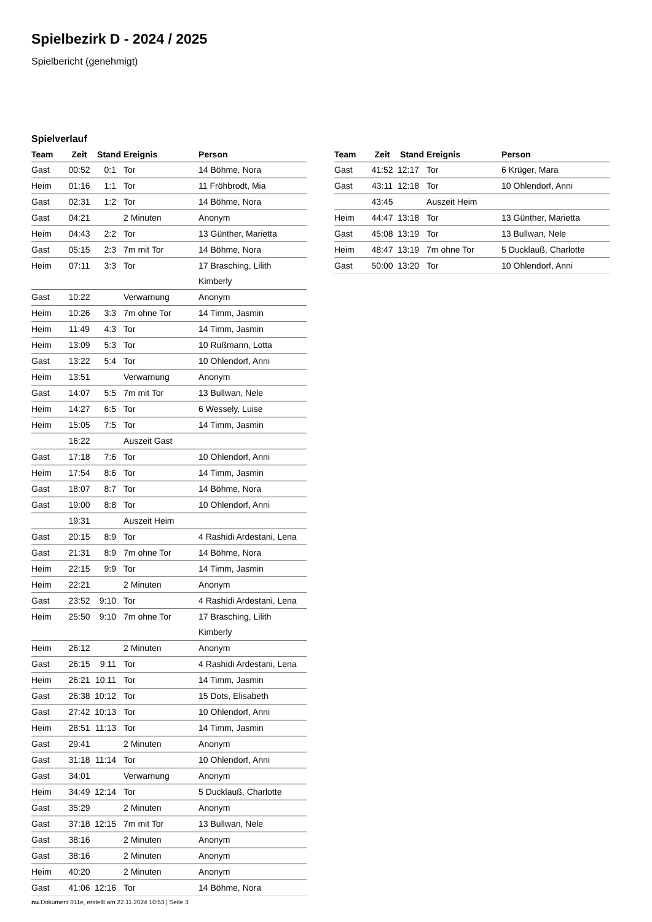Spielbezirk D - 2024 / 2025
Spielbericht (genehmigt)
Spielverlauf
| Team | Zeit | Stand | Ereignis | Person |
| --- | --- | --- | --- | --- |
| Gast | 00:52 | 0:1 | Tor | 14 Böhme, Nora |
| Heim | 01:16 | 1:1 | Tor | 11 Fröhbrodt, Mia |
| Gast | 02:31 | 1:2 | Tor | 14 Böhme, Nora |
| Gast | 04:21 | | 2 Minuten | Anonym |
| Heim | 04:43 | 2:2 | Tor | 13 Günther, Marietta |
| Gast | 05:15 | 2:3 | 7m mit Tor | 14 Böhme, Nora |
| Heim | 07:11 | 3:3 | Tor | 17 Brasching, Lilith Kimberly |
| Gast | 10:22 | | Verwarnung | Anonym |
| Heim | 10:26 | 3:3 | 7m ohne Tor | 14 Timm, Jasmin |
| Heim | 11:49 | 4:3 | Tor | 14 Timm, Jasmin |
| Heim | 13:09 | 5:3 | Tor | 10 Rußmann, Lotta |
| Gast | 13:22 | 5:4 | Tor | 10 Ohlendorf, Anni |
| Heim | 13:51 | | Verwarnung | Anonym |
| Gast | 14:07 | 5:5 | 7m mit Tor | 13 Bullwan, Nele |
| Heim | 14:27 | 6:5 | Tor | 6 Wessely, Luise |
| Heim | 15:05 | 7:5 | Tor | 14 Timm, Jasmin |
| | 16:22 | | Auszeit Gast | |
| Gast | 17:18 | 7:6 | Tor | 10 Ohlendorf, Anni |
| Heim | 17:54 | 8:6 | Tor | 14 Timm, Jasmin |
| Gast | 18:07 | 8:7 | Tor | 14 Böhme, Nora |
| Gast | 19:00 | 8:8 | Tor | 10 Ohlendorf, Anni |
| | 19:31 | | Auszeit Heim | |
| Gast | 20:15 | 8:9 | Tor | 4 Rashidi Ardestani, Lena |
| Gast | 21:31 | 8:9 | 7m ohne Tor | 14 Böhme, Nora |
| Heim | 22:15 | 9:9 | Tor | 14 Timm, Jasmin |
| Heim | 22:21 | | 2 Minuten | Anonym |
| Gast | 23:52 | 9:10 | Tor | 4 Rashidi Ardestani, Lena |
| Heim | 25:50 | 9:10 | 7m ohne Tor | 17 Brasching, Lilith Kimberly |
| Heim | 26:12 | | 2 Minuten | Anonym |
| Gast | 26:15 | 9:11 | Tor | 4 Rashidi Ardestani, Lena |
| Heim | 26:21 | 10:11 | Tor | 14 Timm, Jasmin |
| Gast | 26:38 | 10:12 | Tor | 15 Dots, Elisabeth |
| Gast | 27:42 | 10:13 | Tor | 10 Ohlendorf, Anni |
| Heim | 28:51 | 11:13 | Tor | 14 Timm, Jasmin |
| Gast | 29:41 | | 2 Minuten | Anonym |
| Gast | 31:18 | 11:14 | Tor | 10 Ohlendorf, Anni |
| Gast | 34:01 | | Verwarnung | Anonym |
| Heim | 34:49 | 12:14 | Tor | 5 Ducklauß, Charlotte |
| Gast | 35:29 | | 2 Minuten | Anonym |
| Gast | 37:18 | 12:15 | 7m mit Tor | 13 Bullwan, Nele |
| Gast | 38:16 | | 2 Minuten | Anonym |
| Gast | 38:16 | | 2 Minuten | Anonym |
| Heim | 40:20 | | 2 Minuten | Anonym |
| Gast | 41:06 | 12:16 | Tor | 14 Böhme, Nora |
| Team | Zeit | Stand | Ereignis | Person |
| --- | --- | --- | --- | --- |
| Gast | 41:52 | 12:17 | Tor | 6 Krüger, Mara |
| Gast | 43:11 | 12:18 | Tor | 10 Ohlendorf, Anni |
| | 43:45 | | Auszeit Heim | |
| Heim | 44:47 | 13:18 | Tor | 13 Günther, Marietta |
| Gast | 45:08 | 13:19 | Tor | 13 Bullwan, Nele |
| Heim | 48:47 | 13:19 | 7m ohne Tor | 5 Ducklauß, Charlotte |
| Gast | 50:00 | 13:20 | Tor | 10 Ohlendorf, Anni |
nu.Dokument 011e, erstellt am 22.11.2024 10:53 | Seite 3